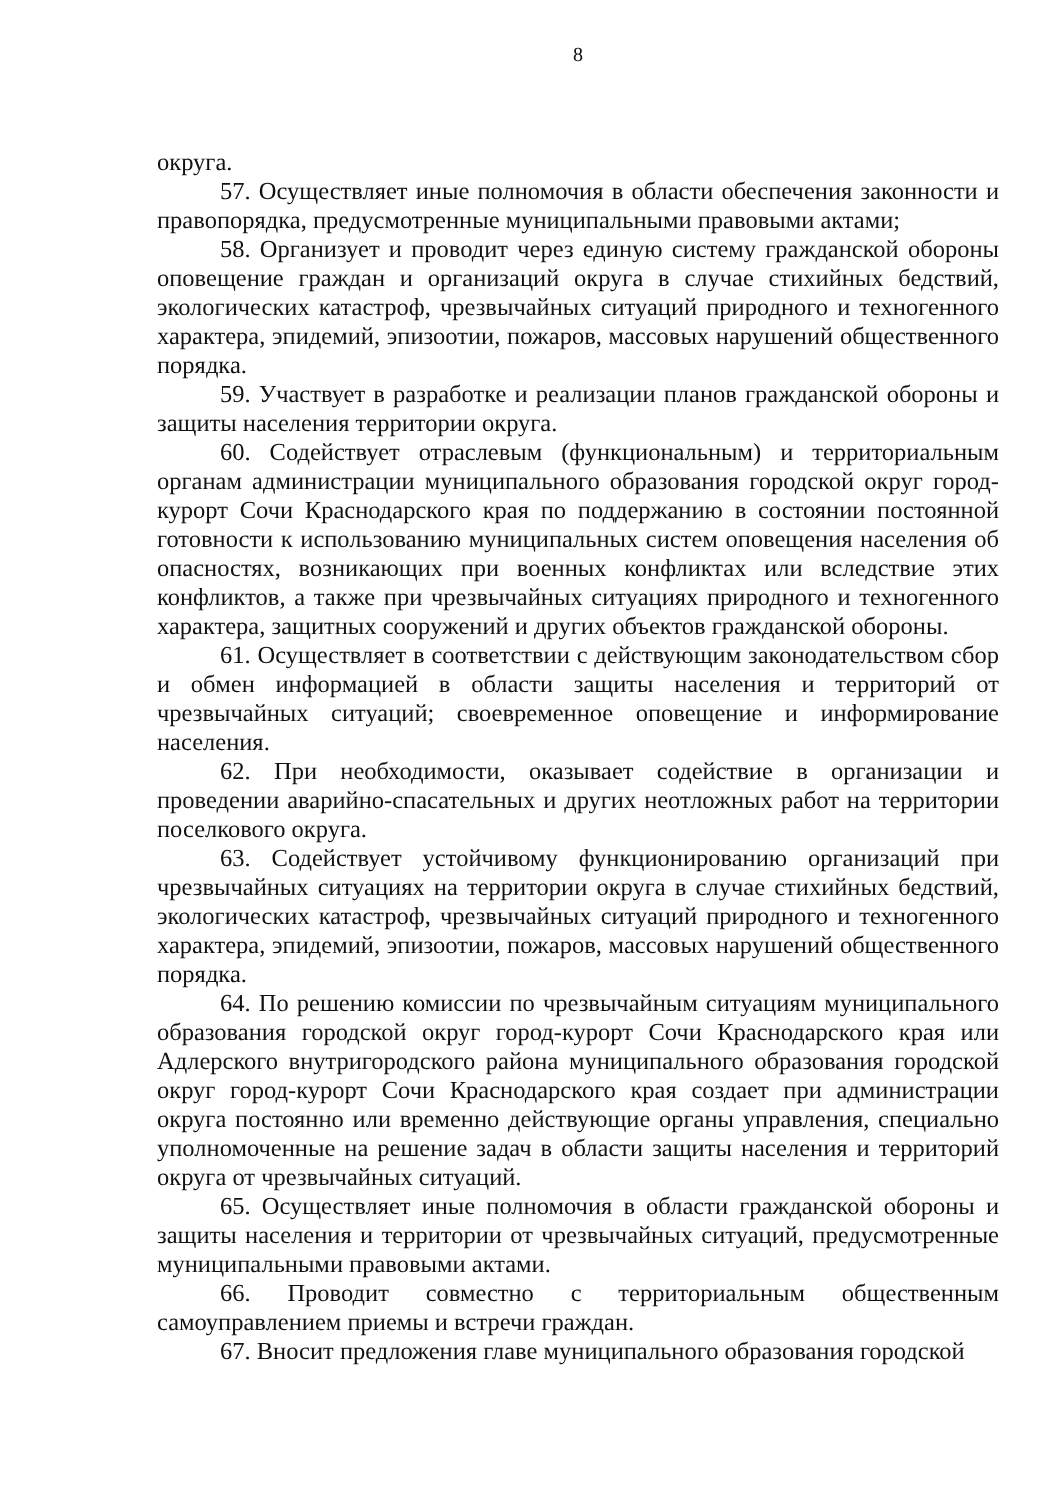8
округа.
57. Осуществляет иные полномочия в области обеспечения законности и правопорядка, предусмотренные муниципальными правовыми актами;
58. Организует и проводит через единую систему гражданской обороны оповещение граждан и организаций округа в случае стихийных бедствий, экологических катастроф, чрезвычайных ситуаций природного и техногенного характера, эпидемий, эпизоотии, пожаров, массовых нарушений общественного порядка.
59. Участвует в разработке и реализации планов гражданской обороны и защиты населения территории округа.
60. Содействует отраслевым (функциональным) и территориальным органам администрации муниципального образования городской округ город-курорт Сочи Краснодарского края по поддержанию в состоянии постоянной готовности к использованию муниципальных систем оповещения населения об опасностях, возникающих при военных конфликтах или вследствие этих конфликтов, а также при чрезвычайных ситуациях природного и техногенного характера, защитных сооружений и других объектов гражданской обороны.
61. Осуществляет в соответствии с действующим законодательством сбор и обмен информацией в области защиты населения и территорий от чрезвычайных ситуаций; своевременное оповещение и информирование населения.
62. При необходимости, оказывает содействие в организации и проведении аварийно-спасательных и других неотложных работ на территории поселкового округа.
63. Содействует устойчивому функционированию организаций при чрезвычайных ситуациях на территории округа в случае стихийных бедствий, экологических катастроф, чрезвычайных ситуаций природного и техногенного характера, эпидемий, эпизоотии, пожаров, массовых нарушений общественного порядка.
64. По решению комиссии по чрезвычайным ситуациям муниципального образования городской округ город-курорт Сочи Краснодарского края или Адлерского внутригородского района муниципального образования городской округ город-курорт Сочи Краснодарского края создает при администрации округа постоянно или временно действующие органы управления, специально уполномоченные на решение задач в области защиты населения и территорий округа от чрезвычайных ситуаций.
65. Осуществляет иные полномочия в области гражданской обороны и защиты населения и территории от чрезвычайных ситуаций, предусмотренные муниципальными правовыми актами.
66. Проводит совместно с территориальным общественным самоуправлением приемы и встречи граждан.
67. Вносит предложения главе муниципального образования городской